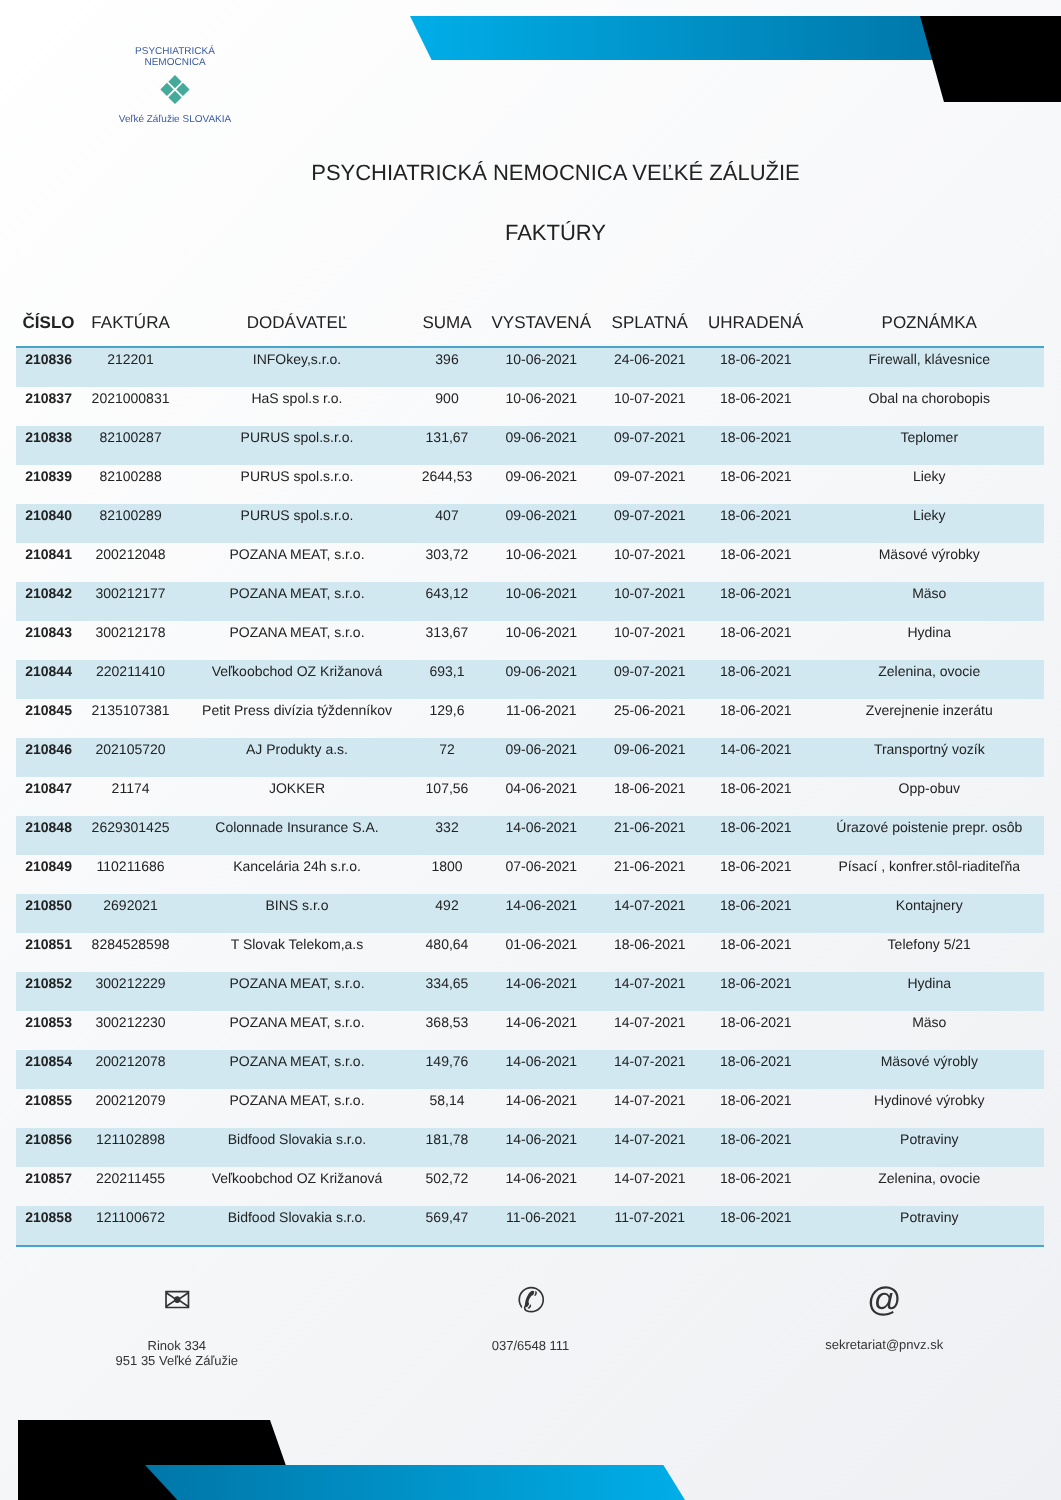PSYCHIATRICKÁ NEMOCNICA
❖
Veľké Záľužie SLOVAKIA
PSYCHIATRICKÁ NEMOCNICA VEĽKÉ ZÁLUŽIE
FAKTÚRY
| ČÍSLO | FAKTÚRA | DODÁVATEĽ | SUMA | VYSTAVENÁ | SPLATNÁ | UHRADENÁ | POZNÁMKA |
| --- | --- | --- | --- | --- | --- | --- | --- |
| 210836 | 212201 | INFOkey,s.r.o. | 396 | 10-06-2021 | 24-06-2021 | 18-06-2021 | Firewall, klávesnice |
| 210837 | 2021000831 | HaS spol.s r.o. | 900 | 10-06-2021 | 10-07-2021 | 18-06-2021 | Obal na chorobopis |
| 210838 | 82100287 | PURUS spol.s.r.o. | 131,67 | 09-06-2021 | 09-07-2021 | 18-06-2021 | Teplomer |
| 210839 | 82100288 | PURUS spol.s.r.o. | 2644,53 | 09-06-2021 | 09-07-2021 | 18-06-2021 | Lieky |
| 210840 | 82100289 | PURUS spol.s.r.o. | 407 | 09-06-2021 | 09-07-2021 | 18-06-2021 | Lieky |
| 210841 | 200212048 | POZANA MEAT, s.r.o. | 303,72 | 10-06-2021 | 10-07-2021 | 18-06-2021 | Mäsové výrobky |
| 210842 | 300212177 | POZANA MEAT, s.r.o. | 643,12 | 10-06-2021 | 10-07-2021 | 18-06-2021 | Mäso |
| 210843 | 300212178 | POZANA MEAT, s.r.o. | 313,67 | 10-06-2021 | 10-07-2021 | 18-06-2021 | Hydina |
| 210844 | 220211410 | Veľkoobchod OZ Križanová | 693,1 | 09-06-2021 | 09-07-2021 | 18-06-2021 | Zelenina, ovocie |
| 210845 | 2135107381 | Petit Press divízia týždenníkov | 129,6 | 11-06-2021 | 25-06-2021 | 18-06-2021 | Zverejnenie inzerátu |
| 210846 | 202105720 | AJ Produkty a.s. | 72 | 09-06-2021 | 09-06-2021 | 14-06-2021 | Transportný vozík |
| 210847 | 21174 | JOKKER | 107,56 | 04-06-2021 | 18-06-2021 | 18-06-2021 | Opp-obuv |
| 210848 | 2629301425 | Colonnade Insurance S.A. | 332 | 14-06-2021 | 21-06-2021 | 18-06-2021 | Úrazové poistenie prepr. osôb |
| 210849 | 110211686 | Kancelária 24h s.r.o. | 1800 | 07-06-2021 | 21-06-2021 | 18-06-2021 | Písací , konfrer.stôl-riaditeľňa |
| 210850 | 2692021 | BINS s.r.o | 492 | 14-06-2021 | 14-07-2021 | 18-06-2021 | Kontajnery |
| 210851 | 8284528598 | T Slovak Telekom,a.s | 480,64 | 01-06-2021 | 18-06-2021 | 18-06-2021 | Telefony 5/21 |
| 210852 | 300212229 | POZANA MEAT, s.r.o. | 334,65 | 14-06-2021 | 14-07-2021 | 18-06-2021 | Hydina |
| 210853 | 300212230 | POZANA MEAT, s.r.o. | 368,53 | 14-06-2021 | 14-07-2021 | 18-06-2021 | Mäso |
| 210854 | 200212078 | POZANA MEAT, s.r.o. | 149,76 | 14-06-2021 | 14-07-2021 | 18-06-2021 | Mäsové výrobly |
| 210855 | 200212079 | POZANA MEAT, s.r.o. | 58,14 | 14-06-2021 | 14-07-2021 | 18-06-2021 | Hydinové výrobky |
| 210856 | 121102898 | Bidfood Slovakia s.r.o. | 181,78 | 14-06-2021 | 14-07-2021 | 18-06-2021 | Potraviny |
| 210857 | 220211455 | Veľkoobchod OZ Križanová | 502,72 | 14-06-2021 | 14-07-2021 | 18-06-2021 | Zelenina, ovocie |
| 210858 | 121100672 | Bidfood Slovakia s.r.o. | 569,47 | 11-06-2021 | 11-07-2021 | 18-06-2021 | Potraviny |
✉
Rinok 334
951 35 Veľké Záľužie
✆
037/6548 111
@
sekretariat@pnvz.sk